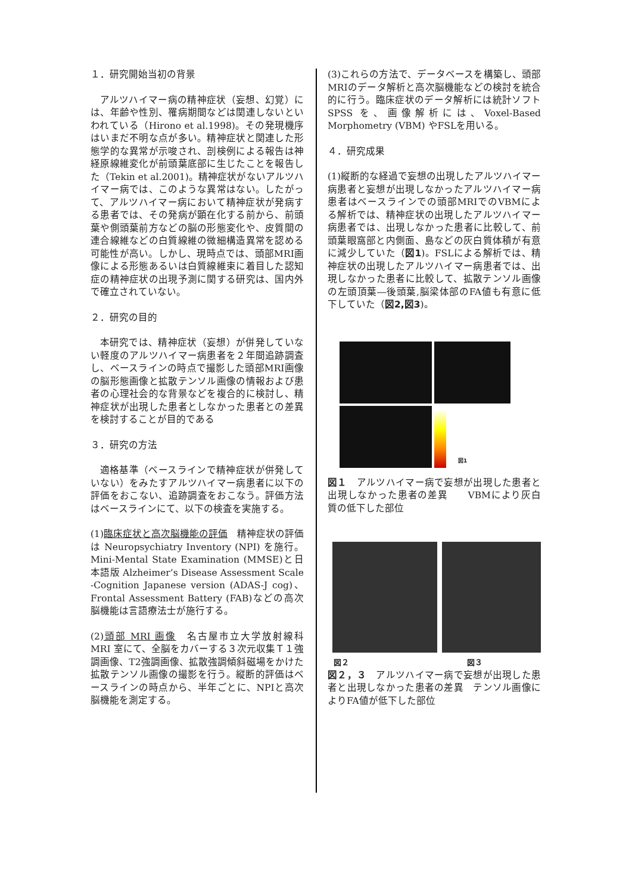１．研究開始当初の背景
アルツハイマー病の精神症状（妄想、幻覚）には、年齢や性別、罹病期間などは関連しないといわれている（Hirono et al.1998)。その発現機序はいまだ不明な点が多い。精神症状と関連した形態学的な異常が示唆され、剖検例による報告は神経原線維変化が前頭葉底部に生じたことを報告した（Tekin et al.2001)。精神症状がないアルツハイマー病では、このような異常はない。したがって、アルツハイマー病において精神症状が発病する患者では、その発病が顕在化する前から、前頭葉や側頭葉前方などの脳の形態変化や、皮質間の連合線維などの白質線維の微細構造異常を認める可能性が高い。しかし、現時点では、頭部MRI画像による形態あるいは白質線維束に着目した認知症の精神症状の出現予測に関する研究は、国内外で確立されていない。
２．研究の目的
本研究では、精神症状（妄想）が併発していない軽度のアルツハイマー病患者を２年間追跡調査し、ベースラインの時点で撮影した頭部MRI画像の脳形態画像と拡散テンソル画像の情報および患者の心理社会的な背景などを複合的に検討し、精神症状が出現した患者としなかった患者との差異を検討することが目的である
３．研究の方法
適格基準（ベースラインで精神症状が併発していない）をみたすアルツハイマー病患者に以下の評価をおこない、追跡調査をおこなう。評価方法 はベースラインにて、以下の検査を実施する。
(1)臨床症状と高次脳機能の評価　精神症状の評価は Neuropsychiatry Inventory (NPI) を施行。Mini-Mental State Examination (MMSE)と日本語版 Alzheimer’s Disease Assessment Scale -Cognition Japanese version (ADAS-J cog)、Frontal Assessment Battery (FAB)などの高次脳機能は言語療法士が施行する。
(2)頭部 MRI 画像　名古屋市立大学放射線科 MRI 室にて、全脳をカバーする３次元収集Ｔ１強調画像、T2強調画像、拡散強調傾斜磁場をかけた拡散テンソル画像の撮影を行う。縦断的評価はベースラインの時点から、半年ごとに、NPIと高次脳機能を測定する。
(3)これらの方法で、データベースを構築し、頭部MRIのデータ解析と高次脳機能などの検討を統合的に行う。臨床症状のデータ解析には統計ソフト SPSS を、画像解析には、Voxel-Based Morphometry (VBM) やFSLを用いる。
４．研究成果
(1)縦断的な経過で妄想の出現したアルツハイマー病患者と妄想が出現しなかったアルツハイマー病患者はベースラインでの頭部MRIでのVBMによる解析では、精神症状の出現したアルツハイマー病患者では、出現しなかった患者に比較して、前頭葉眼窩部と内側面、島などの灰白質体積が有意に減少していた（図1)。FSLによる解析では、精神症状の出現したアルツハイマー病患者では、出現しなかった患者に比較して、拡散テンソル画像の左頭頂葉―後頭葉,脳梁体部のFA値も有意に低下していた（図2,図3)。
図1
図１　アルツハイマー病で妄想が出現した患者と出現しなかった患者の差異　　VBMにより灰白質の低下した部位
図２ 図３
図２，３　アルツハイマー病で妄想が出現した患者と出現しなかった患者の差異　テンソル画像によりFA値が低下した部位